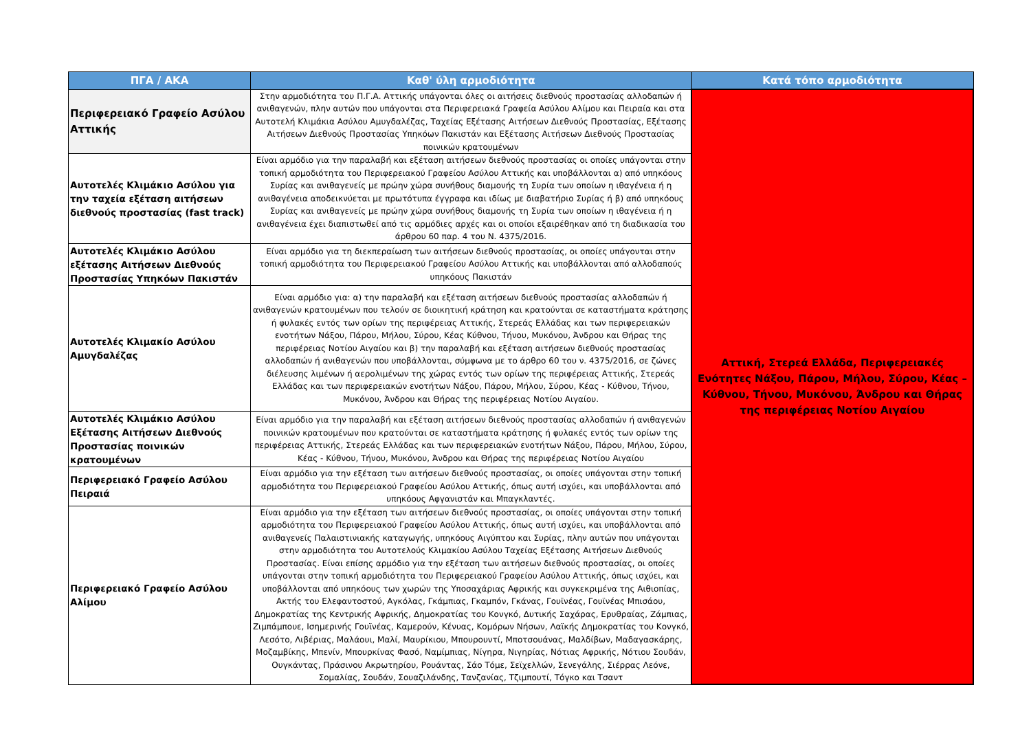| ΠΓΑ / ΑΚΑ | Καθ' ύλη αρμοδιότητα | Κατά τόπο αρμοδιότητα |
| --- | --- | --- |
| Περιφερειακό Γραφείο Ασύλου Αττικής | Στην αρμοδιότητα του Π.Γ.Α. Αττικής υπάγονται όλες οι αιτήσεις διεθνούς προστασίας αλλοδαπών ή ανιθαγενών, πλην αυτών που υπάγονται στα Περιφερειακά Γραφεία Ασύλου Αλίμου και Πειραία και στα Αυτοτελή Κλιμάκια Ασύλου Αμυγδαλέζας, Ταχείας Εξέτασης Αιτήσεων Διεθνούς Προστασίας, Εξέτασης Αιτήσεων Διεθνούς Προστασίας Υπηκόων Πακιστάν και Εξέτασης Αιτήσεων Διεθνούς Προστασίας ποινικών κρατουμένων | Αττική, Στερεά Ελλάδα, Περιφερειακές Ενότητες Νάξου, Πάρου, Μήλου, Σύρου, Κέας – Κύθνου, Τήνου, Μυκόνου, Άνδρου και Θήρας της περιφέρειας Νοτίου Αιγαίου |
| Αυτοτελές Κλιμάκιο Ασύλου για την ταχεία εξέταση αιτήσεων διεθνούς προστασίας (fast track) | Είναι αρμόδιο για την παραλαβή και εξέταση αιτήσεων διεθνούς προστασίας οι οποίες υπάγονται στην τοπική αρμοδιότητα του Περιφερειακού Γραφείου Ασύλου Αττικής και υποβάλλονται α) από υπηκόους Συρίας και ανιθαγενείς με πρώην χώρα συνήθους διαμονής τη Συρία των οποίων η ιθαγένεια ή η ανιθαγένεια αποδεικνύεται με πρωτότυπα έγγραφα και ιδίως με διαβατήριο Συρίας ή β) από υπηκόους Συρίας και ανιθαγενείς με πρώην χώρα συνήθους διαμονής τη Συρία των οποίων η ιθαγένεια ή η ανιθαγένεια έχει διαπιστωθεί από τις αρμόδιες αρχές και οι οποίοι εξαιρέθηκαν από τη διαδικασία του άρθρου 60 παρ. 4 του Ν. 4375/2016. | |
| Αυτοτελές Κλιμάκιο Ασύλου εξέτασης Αιτήσεων Διεθνούς Προστασίας Υπηκόων Πακιστάν | Είναι αρμόδιο για τη διεκπεραίωση των αιτήσεων διεθνούς προστασίας, οι οποίες υπάγονται στην τοπική αρμοδιότητα του Περιφερειακού Γραφείου Ασύλου Αττικής και υποβάλλονται από αλλοδαπούς υπηκόους Πακιστάν | |
| Αυτοτελές Κλιμακίο Ασύλου Αμυγδαλέζας | Είναι αρμόδιο για: α) την παραλαβή και εξέταση αιτήσεων διεθνούς προστασίας αλλοδαπών ή ανιθαγενών κρατουμένων που τελούν σε διοικητική κράτηση και κρατούνται σε καταστήματα κράτησης ή φυλακές εντός των ορίων της περιφέρειας Αττικής, Στερεάς Ελλάδας και των περιφερειακών ενοτήτων Νάξου, Πάρου, Μήλου, Σύρου, Κέας Κύθνου, Τήνου, Μυκόνου, Άνδρου και Θήρας της περιφέρειας Νοτίου Αιγαίου και β) την παραλαβή και εξέταση αιτήσεων διεθνούς προστασίας αλλοδαπών ή ανιθαγενών που υποβάλλονται, σύμφωνα με το άρθρο 60 του ν. 4375/2016, σε ζώνες διέλευσης λιμένων ή αερολιμένων της χώρας εντός των ορίων της περιφέρειας Αττικής, Στερεάς Ελλάδας και των περιφερειακών ενοτήτων Νάξου, Πάρου, Μήλου, Σύρου, Κέας - Κύθνου, Τήνου, Μυκόνου, Άνδρου και Θήρας της περιφέρειας Νοτίου Αιγαίου. | |
| Αυτοτελές Κλιμάκιο Ασύλου Εξέτασης Αιτήσεων Διεθνούς Προστασίας ποινικών κρατουμένων | Είναι αρμόδιο για την παραλαβή και εξέταση αιτήσεων διεθνούς προστασίας αλλοδαπών ή ανιθαγενών ποινικών κρατουμένων που κρατούνται σε καταστήματα κράτησης ή φυλακές εντός των ορίων της περιφέρειας Αττικής, Στερεάς Ελλάδας και των περιφερειακών ενοτήτων Νάξου, Πάρου, Μήλου, Σύρου, Κέας - Κύθνου, Τήνου, Μυκόνου, Άνδρου και Θήρας της περιφέρειας Νοτίου Αιγαίου | |
| Περιφερειακό Γραφείο Ασύλου Πειραιά | Είναι αρμόδιο για την εξέταση των αιτήσεων διεθνούς προστασίας, οι οποίες υπάγονται στην τοπική αρμοδιότητα του Περιφερειακού Γραφείου Ασύλου Αττικής, όπως αυτή ισχύει, και υποβάλλονται από υπηκόους Αφγανιστάν και Μπαγκλαντές. | |
| Περιφερειακό Γραφείο Ασύλου Αλίμου | Είναι αρμόδιο για την εξέταση των αιτήσεων διεθνούς προστασίας, οι οποίες υπάγονται στην τοπική αρμοδιότητα του Περιφερειακού Γραφείου Ασύλου Αττικής, όπως αυτή ισχύει, και υποβάλλονται από ανιθαγενείς Παλαιστινιακής καταγωγής, υπηκόους Αιγύπτου και Συρίας, πλην αυτών που υπάγονται στην αρμοδιότητα του Αυτοτελούς Κλιμακίου Ασύλου Ταχείας Εξέτασης Αιτήσεων Διεθνούς Προστασίας. Είναι επίσης αρμόδιο για την εξέταση των αιτήσεων διεθνούς προστασίας, οι οποίες υπάγονται στην τοπική αρμοδιότητα του Περιφερειακού Γραφείου Ασύλου Αττικής, όπως ισχύει, και υποβάλλονται από υπηκόους των χωρών της Υποσαχάριας Αφρικής και συγκεκριμένα της Αιθιοπίας, Ακτής του Ελεφαντοστού, Αγκόλας, Γκάμπιας, Γκαμπόν, Γκάνας, Γουϊνέας, Γουϊνέας Μπισάου, Δημοκρατίας της Κεντρικής Αφρικής, Δημοκρατίας του Κονγκό, Δυτικής Σαχάρας, Ερυθραίας, Ζάμπιας, Ζιμπάμπουε, Ισημερινής Γουϊνέας, Καμερούν, Κένυας, Κομόρων Νήσων, Λαϊκής Δημοκρατίας του Κονγκό, Λεσότο, Λιβέριας, Μαλάουι, Μαλί, Μαυρίκιου, Μπουρουντί, Μποτσουάνας, Μαλδίβων, Μαδαγασκάρης, Μοζαμβίκης, Μπενίν, Μπουρκίνας Φασό, Ναμίμπιας, Νίγηρα, Νιγηρίας, Νότιας Αφρικής, Νότιου Σουδάν, Ουγκάντας, Πράσινου Ακρωτηρίου, Ρουάντας, Σάο Τόμε, Σεϊχελλών, Σενεγάλης, Σιέρρας Λεόνε, Σομαλίας, Σουδάν, Σουαζιλάνδης, Τανζανίας, Τζιμπουτί, Τόγκο και Τσαντ | |